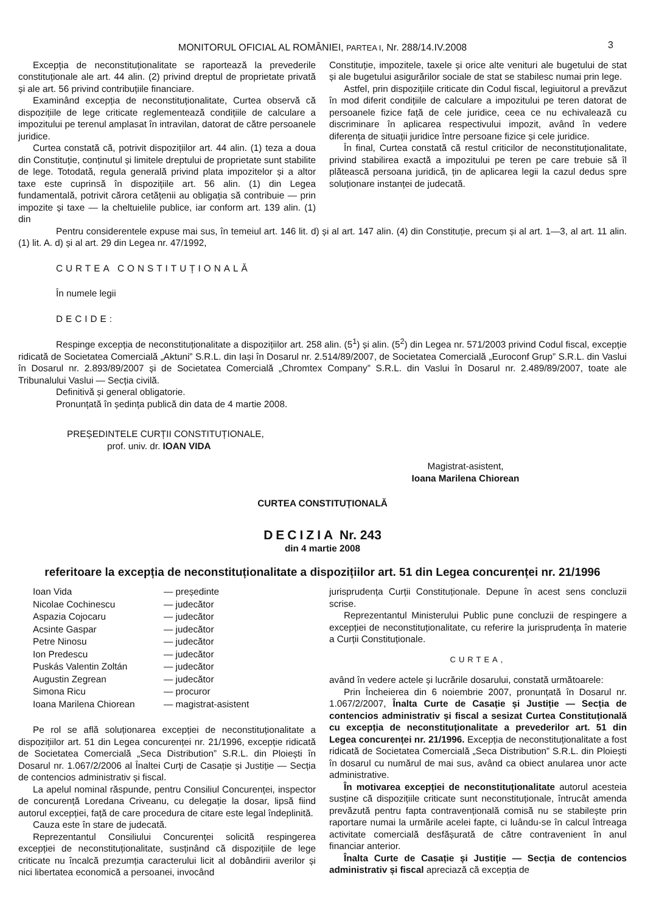MONITORUL OFICIAL AL ROMÂNIEI, PARTEA I, Nr. 288/14.IV.2008
3
Excepția de neconstituționalitate se raportează la prevederile constituționale ale art. 44 alin. (2) privind dreptul de proprietate privată și ale art. 56 privind contribuțiile financiare.
Examinând excepția de neconstituționalitate, Curtea observă că dispozițiile de lege criticate reglementează condițiile de calculare a impozitului pe terenul amplasat în intravilan, datorat de către persoanele juridice.
Curtea constată că, potrivit dispozițiilor art. 44 alin. (1) teza a doua din Constituție, conținutul și limitele dreptului de proprietate sunt stabilite de lege. Totodată, regula generală privind plata impozitelor și a altor taxe este cuprinsă în dispozițiile art. 56 alin. (1) din Legea fundamentală, potrivit cărora cetățenii au obligația să contribuie — prin impozite și taxe — la cheltuielile publice, iar conform art. 139 alin. (1) din
Constituție, impozitele, taxele și orice alte venituri ale bugetului de stat și ale bugetului asigurărilor sociale de stat se stabilesc numai prin lege.
Astfel, prin dispozițiile criticate din Codul fiscal, legiuitorul a prevăzut în mod diferit condițiile de calculare a impozitului pe teren datorat de persoanele fizice față de cele juridice, ceea ce nu echivalează cu discriminare în aplicarea respectivului impozit, având în vedere diferența de situații juridice între persoane fizice și cele juridice.
În final, Curtea constată că restul criticilor de neconstituționalitate, privind stabilirea exactă a impozitului pe teren pe care trebuie să îl plătească persoana juridică, țin de aplicarea legii la cazul dedus spre soluționare instanței de judecată.
Pentru considerentele expuse mai sus, în temeiul art. 146 lit. d) și al art. 147 alin. (4) din Constituție, precum și al art. 1—3, al art. 11 alin. (1) lit. A. d) și al art. 29 din Legea nr. 47/1992,
CURTEA CONSTITUȚIONALĂ
În numele legii
DECIDE:
Respinge excepția de neconstituționalitate a dispozițiilor art. 258 alin. (5<sup>1</sup>) și alin. (5<sup>2</sup>) din Legea nr. 571/2003 privind Codul fiscal, excepție ridicată de Societatea Comercială „Aktuni” S.R.L. din Iași în Dosarul nr. 2.514/89/2007, de Societatea Comercială „Euroconf Grup” S.R.L. din Vaslui în Dosarul nr. 2.893/89/2007 și de Societatea Comercială „Chromtex Company” S.R.L. din Vaslui în Dosarul nr. 2.489/89/2007, toate ale Tribunalului Vaslui — Secția civilă.
Definitivă și general obligatorie.
Pronunțată în ședința publică din data de 4 martie 2008.
PREȘEDINTELE CURȚII CONSTITUȚIONALE,
prof. univ. dr. IOAN VIDA
Magistrat-asistent,
Ioana Marilena Chiorean
CURTEA CONSTITUȚIONALĂ
DECIZIA Nr. 243
din 4 martie 2008
referitoare la excepția de neconstituționalitate a dispozițiilor art. 51 din Legea concurenței nr. 21/1996
| Ioan Vida | — președinte |
| Nicolae Cochinescu | — judecător |
| Aspazia Cojocaru | — judecător |
| Acsinte Gaspar | — judecător |
| Petre Ninosu | — judecător |
| Ion Predescu | — judecător |
| Puskás Valentin Zoltán | — judecător |
| Augustin Zegrean | — judecător |
| Simona Ricu | — procuror |
| Ioana Marilena Chiorean | — magistrat-asistent |
Pe rol se află soluționarea excepției de neconstituționalitate a dispozițiilor art. 51 din Legea concurenței nr. 21/1996, excepție ridicată de Societatea Comercială „Seca Distribution” S.R.L. din Ploiești în Dosarul nr. 1.067/2/2006 al Înaltei Curți de Casație și Justiție — Secția de contencios administrativ și fiscal.
La apelul nominal răspunde, pentru Consiliul Concurenței, inspector de concurență Loredana Criveanu, cu delegație la dosar, lipsă fiind autorul excepției, față de care procedura de citare este legal îndeplinită.
Cauza este în stare de judecată.
Reprezentantul Consiliului Concurenței solicită respingerea excepției de neconstituționalitate, susținând că dispozițiile de lege criticate nu încalcă prezumția caracterului licit al dobândirii averilor și nici libertatea economică a persoanei, invocând
jurisprudența Curții Constituționale. Depune în acest sens concluzii scrise.
Reprezentantul Ministerului Public pune concluzii de respingere a excepției de neconstituționalitate, cu referire la jurisprudența în materie a Curții Constituționale.
CURTEA,
având în vedere actele și lucrările dosarului, constată următoarele:
Prin Încheierea din 6 noiembrie 2007, pronunțată în Dosarul nr. 1.067/2/2007, Înalta Curte de Casație și Justiție — Secția de contencios administrativ și fiscal a sesizat Curtea Constituțională cu excepția de neconstituționalitate a prevederilor art. 51 din Legea concurenței nr. 21/1996. Excepția de neconstituționalitate a fost ridicată de Societatea Comercială „Seca Distribution” S.R.L. din Ploiești în dosarul cu numărul de mai sus, având ca obiect anularea unor acte administrative.
În motivarea excepției de neconstituționalitate autorul acesteia susține că dispozițiile criticate sunt neconstituționale, întrucât amenda prevăzută pentru fapta contravențională comisă nu se stabilește prin raportare numai la urmările acelei fapte, ci luându-se în calcul întreaga activitate comercială desfășurată de către contravenient în anul financiar anterior.
Înalta Curte de Casație și Justiție — Secția de contencios administrativ și fiscal apreciază că excepția de